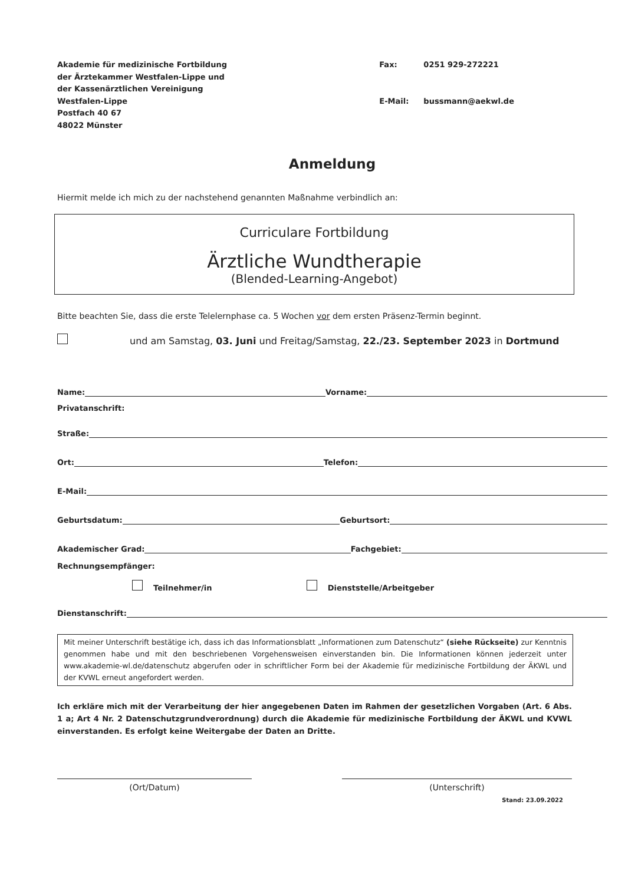Akademie für medizinische Fortbildung
der Ärztekammer Westfalen-Lippe und
der Kassenärztlichen Vereinigung
Westfalen-Lippe
Postfach 40 67
48022 Münster
| Fax: | 0251 929-272221 |
| E-Mail: | bussmann@aekwl.de |
Anmeldung
Hiermit melde ich mich zu der nachstehend genannten Maßnahme verbindlich an:
Curriculare Fortbildung
Ärztliche Wundtherapie
(Blended-Learning-Angebot)
Bitte beachten Sie, dass die erste Telelernphase ca. 5 Wochen vor dem ersten Präsenz-Termin beginnt.
und am Samstag, 03. Juni und Freitag/Samstag, 22./23. September 2023 in Dortmund
Name: Vorname:
Privatanschrift:
Straße:
Ort: Telefon:
E-Mail:
Geburtsdatum: Geburtsort:
Akademischer Grad: Fachgebiet:
Rechnungsempfänger:
Teilnehmer/in Dienststelle/Arbeitgeber
Dienstanschrift:
Mit meiner Unterschrift bestätige ich, dass ich das Informationsblatt „Informationen zum Datenschutz“ (siehe Rückseite) zur Kenntnis genommen habe und mit den beschriebenen Vorgehensweisen einverstanden bin. Die Informationen können jederzeit unter www.akademie-wl.de/datenschutz abgerufen oder in schriftlicher Form bei der Akademie für medizinische Fortbildung der ÄKWL und der KVWL erneut angefordert werden.
Ich erkläre mich mit der Verarbeitung der hier angegebenen Daten im Rahmen der gesetzlichen Vorgaben (Art. 6 Abs. 1 a; Art 4 Nr. 2 Datenschutzgrundverordnung) durch die Akademie für medizinische Fortbildung der ÄKWL und KVWL einverstanden. Es erfolgt keine Weitergabe der Daten an Dritte.
(Ort/Datum) (Unterschrift)
Stand: 23.09.2022